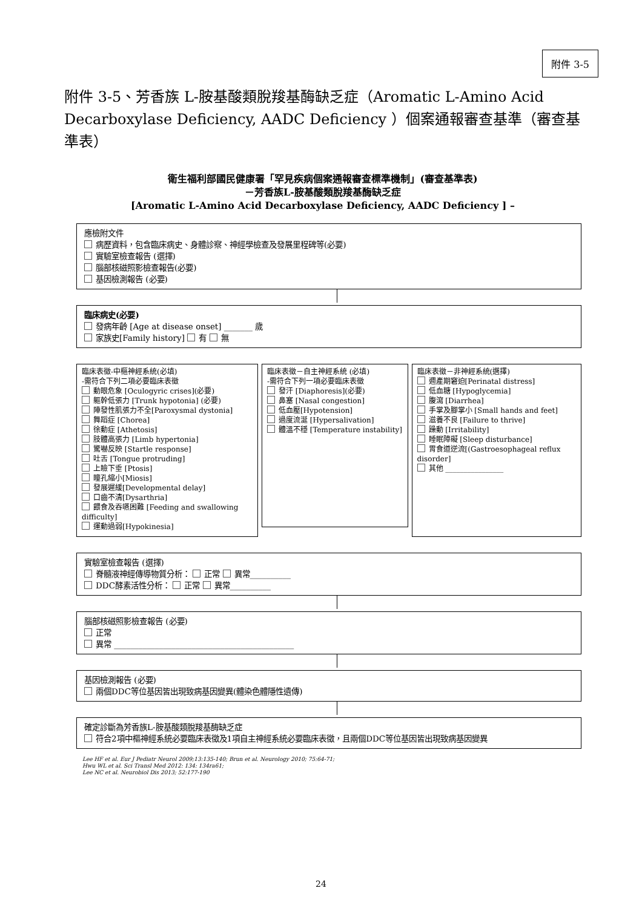附件 3-5
附件 3-5、芳香族 L-胺基酸類脫羧基酶缺乏症（Aromatic L-Amino Acid Decarboxylase Deficiency, AADC Deficiency ）個案通報審查基準（審查基準表）
衛生福利部國民健康署「罕見疾病個案通報審查標準機制」(審查基準表)
－芳香族L-胺基酸類脫羧基酶缺乏症
[Aromatic L-Amino Acid Decarboxylase Deficiency, AADC Deficiency ] –
應檢附文件
病歷資料，包含臨床病史、身體診察、神經學檢查及發展里程碑等(必要)
實驗室檢查報告 (選擇)
腦部核磁照影檢查報告(必要)
基因檢測報告 (必要)
臨床病史(必要)
發病年齡 [Age at disease onset] _______ 歲
家族史[Family history] 有 無
臨床表徵-中樞神經系統(必填)
-需符合下列二項必要臨床表徵
動眼危象 [Oculogyric crises](必要)
軀幹低張力 [Trunk hypotonia] (必要)
陣發性肌張力不全[Paroxysmal dystonia]
舞蹈症 [Chorea]
徐動症 [Athetosis]
肢體高張力 [Limb hypertonia]
驚嚇反映 [Startle response]
吐舌 [Tongue protruding]
上瞼下垂 [Ptosis]
瞳孔縮小[Miosis]
發展遲緩[Developmental delay]
口齒不清[Dysarthria]
餵食及吞嚥困難 [Feeding and swallowing difficulty]
運動過弱[Hypokinesia]
臨床表徵－自主神經系統 (必填)
-需符合下列一項必要臨床表徵
發汗 [Diaphoresis](必要)
鼻塞 [Nasal congestion]
低血壓[Hypotension]
過度流涎 [Hypersalivation]
體溫不穩 [Temperature instability]
臨床表徵－非神經系統(選擇)
週產期窘迫[Perinatal distress]
低血糖 [Hypoglycemia]
腹瀉 [Diarrhea]
手掌及腳掌小 [Small hands and feet]
滋養不良 [Failure to thrive]
躁動 [Irritability]
睡眠障礙 [Sleep disturbance]
胃食道逆流[(Gastroesophageal reflux disorder]
其他 ________________
實驗室檢查報告 (選擇)
脊髓液神經傳導物質分析： 正常 異常__________
DDC酵素活性分析： 正常 異常__________
腦部核磁照影檢查報告 (必要)
正常
異常 ____________________________________________
基因檢測報告 (必要)
兩個DDC等位基因皆出現致病基因變異(體染色體隱性遺傳)
確定診斷為芳香族L-胺基酸類脫羧基酶缺乏症
符合2項中樞神經系統必要臨床表徵及1項自主神經系統必要臨床表徵，且兩個DDC等位基因皆出現致病基因變異
Lee HF et al. Eur J Pediatr Neurol 2009;13:135-140; Brun et al. Neurology 2010; 75:64-71;
Hwu WL et al. Sci Transl Med 2012: 134: 134ra61;
Lee NC et al. Neurobiol Dis 2013; 52:177-190
24